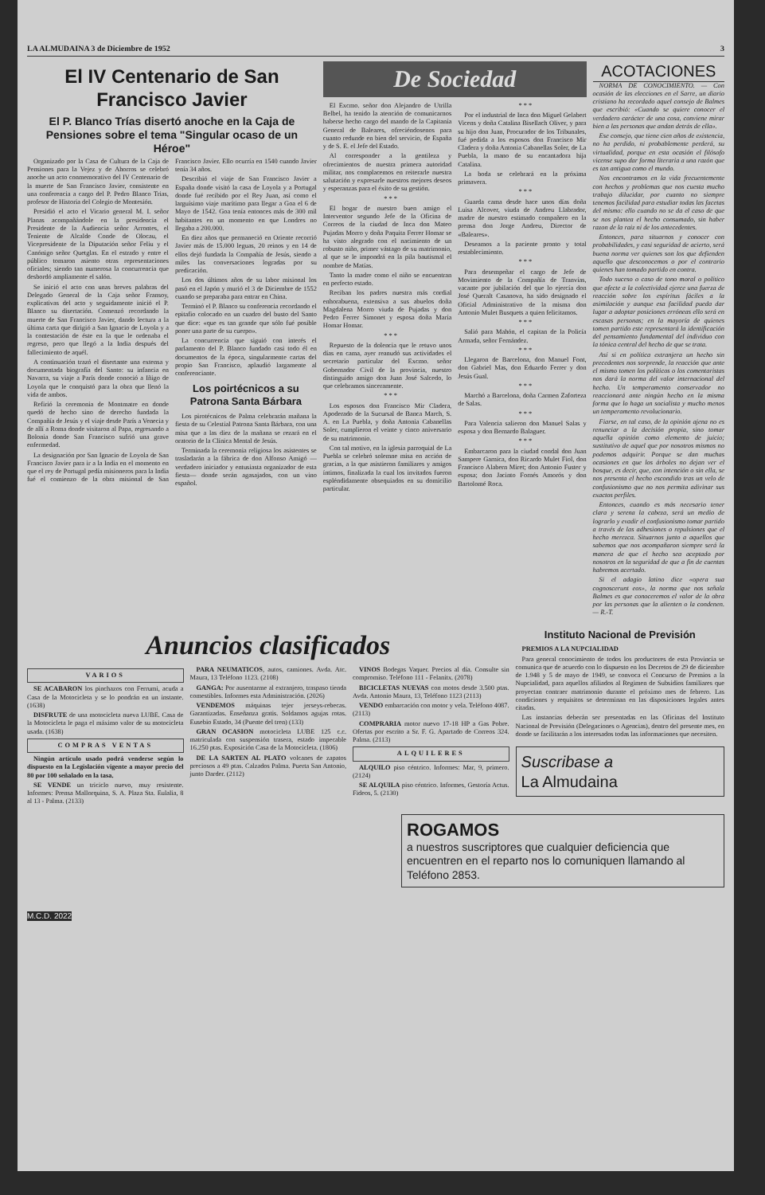LA ALMUDAINA 3 de Diciembre de 1952 3
El IV Centenario de San Francisco Javier
El P. Blanco Trías disertó anoche en la Caja de Pensiones sobre el tema "Singular ocaso de un Héroe"
Organizado por la Casa de Cultura de la Caja de Pensiones para la Vejez y de Ahorros se celebró anoche un acto conmemorativo del IV Centenario de la muerte de San Francisco Javier, consistente en una conferencia a cargo del P. Pedro Blanco Trias, profesor de Historia del Colegio de Montesión.
Presidió el acto el Vicario general M. I. señor Planas acompañándole en la presidencia el Presidente de la Audiencia señor Arrontes, el Teniente de Alcalde Conde de Olocau, el Vicepresidente de la Diputación señor Feliu y el Canónigo señor Quetglas. En el estrado y entre el público tomaron asiento otras representaciones oficiales; siendo tan numerosa la concurrencia que desbordó ampliamente el salón.
Se inició el acto con unas breves palabras del Delegado General de la Caja señor Fransoy, explicativas del acto y seguidamente inició el P. Blanco su disertación. Comenzó recordando la muerte de San Francisco Javier, dando lectura a la última carta que dirigió a San Ignacio de Loyola y a la contestación de éste en la que le ordenaba el regreso, pero que llegó a la India después del fallecimiento de aquél.
A continuación trazó el disertante una extensa y documentada biografía del Santo: su infancia en Navarra, su viaje a París donde conoció a Iñigo de Loyola que le conquistó para la obra que llenó la vida de ambos.
Refirió la ceremonia de Montmatre en donde quedó de hecho sino de derecho fundada la Compañía de Jesús y el viaje desde París a Venecia y de allí a Roma donde visitaron al Papa, regresando a Bolonia donde San Francisco sufrió una grave enfermedad.
La designación por San Ignacio de Loyola de San Francisco Javier para ir a la India en el momento en que el rey de Portugal pedía misioneros para la India fué el comienzo de la obra misional de San Francisco Javier. Ello ocurría en 1540 cuando Javier tenía 34 años.
Describió el viaje de San Francisco Javier a España donde visitó la casa de Loyola y a Portugal donde fué recibido por el Rey Juan, así como el larguísimo viaje marítimo para llegar a Goa el 6 de Mayo de 1542. Goa tenía entonces más de 300 mil habitantes en un momento en que Londres no llegaba a 200.000.
En diez años que permaneció en Oriente recorrió Javier más de 15.000 leguas, 20 reinos y en 14 de ellos dejó fundada la Compañía de Jesús, siendo a miles las conversaciones logradas por su predicación.
Los dos últimos años de su labor misional los pasó en el Japón y murió el 3 de Diciembre de 1552 cuando se preparaba para entrar en China.
Terminó el P. Blanco su conferencia recordando el epitafio colocado en un cuadro del busto del Santo que dice: «que es tan grande que sólo fué posible poner una parte de su cuerpo».
La concurrencia que siguió con interés el parlamento del P. Blanco fundado casi todo él en documentos de la época, singularmente cartas del propio San Francisco, aplaudió largamente al conferenciante.
Los poirtécnicos a su Patrona Santa Bárbara
Los pirotécnicos de Palma celebrarán mañana la fiesta de su Celestial Patrona Santa Bárbara, con una misa que a las diez de la mañana se rezará en el oratorio de la Clínica Mental de Jesús.
Terminada la ceremonia religiosa los asistentes se trasladarán a la fábrica de don Alfonso Amigó —verdadero iniciador y entusiasta organizador de esta fiesta— donde serán agasajados, con un vino español.
De Sociedad
El Excmo. señor don Alejandro de Utrilla Belbel, ha tenido la atención de comunicarnos haberse hecho cargo del mando de la Capitanía General de Baleares, ofreciéndosenos para cuanto redunde en bien del servicio, de España y de S. E. el Jefe del Estado.
Al corresponder a la gentileza y ofrecimientos de nuestra primera autoridad militar, nos complacemos en reiterarle nuestra salutación y expresarle nuestros mejores deseos y esperanzas para el éxito de su gestión.
* * *
El hogar de nuestro buen amigo el Interventor segundo Jefe de la Oficina de Correos de la ciudad de Inca don Mateo Pujadas Morro y doña Paquita Ferrer Homar se ha visto alegrado con el nacimiento de un robusto niño, primer vástago de su matrimonio, al que se le impondrá en la pila bautismal el nombre de Matías.
Tanto la madre como el niño se encuentran en perfecto estado.
Reciban los padres nuestra más cordial enhorabuena, extensiva a sus abuelos doña Magdalena Morro viuda de Pujadas y don Pedro Ferrer Simonet y esposa doña María Homar Homar.
* * *
Repuesto de la dolencia que le retuvo unos días en cama, ayer reanudó sus actividades el secretario particular del Excmo. señor Gobernador Civil de la provincia, nuestro distinguido amigo don Juan José Salcedo, lo que celebramos sinceramente.
* * *
Los esposos don Francisco Mir Cladera, Apoderado de la Sucursal de Banca March, S. A. en La Puebla, y doña Antonia Cabanellas Soler, cumplieron el veinte y cinco aniversario de su matrimonio.
Con tal motivo, en la iglesia parroquial de La Puebla se celebró solemne misa en acción de gracias, a la que asistieron familiares y amigos íntimos, finalizada la cual los invitados fueron espléndidamente obsequiados en su domicilio particular.
* * *
Por el industrial de Inca don Miguel Gelabert Vicens y doña Catalina Bisellach Oliver, y para su hijo don Juan, Procurador de los Tribunales, fué pedida a los esposos don Francisco Mir Cladera y doña Antonia Cabanellas Soler, de La Puebla, la mano de su encantadora hija Catalina.
La boda se celebrará en la próxima primavera.
* * *
Guarda cama desde hace unos días doña Luisa Alcover, viuda de Andreu Llabrador, madre de nuestro estimado compañero en la prensa don Jorge Andreu, Director de «Baleares».
Deseamos a la paciente pronto y total restablecimiento.
* * *
Para desempeñar el cargo de Jefe de Movimiento de la Compañía de Tranvías, vacante por jubilación del que lo ejercía don José Queralt Casanova, ha sido designado el Oficial Administrativo de la misma don Antonio Mulet Busquets a quien felicitamos.
* * *
Salió para Mahón, el capitan de la Policía Armada, señor Fernández.
* * *
Llegaron de Barcelona, don Manuel Font, don Gabriel Mas, don Eduardo Ferrer y don Jesús Gual.
* * *
Marchó a Barcelona, doña Carmen Zaforteza de Salas.
* * *
Para Valencia salieron don Manuel Salas y esposa y don Bernardo Balaguer.
* * *
Embarcaron para la ciudad condal don Juan Sampere Garnica, don Ricardo Mulet Fiol, don Francisco Alabern Miret; don Antonio Fuster y esposa; don Jacinto Fornés Amorós y don Bartolomé Roca.
ACOTACIONES
NORMA DE CONOCIMIENTO. — Con ocasión de las elecciones en el Sarre, un diario cristiano ha recordado aquel consejo de Balmes que escribió: «Cuando se quiere conocer el verdadero carácter de una cosa, conviene mirar bien a las personas que andan detrás de ella».
Ese consejo, que tiene cien años de existencia, no ha perdido, ni probablemente perderá, su virtualidad, porque en esta ocasión el filósofo vicense supo dar forma literaria a una razón que es tan antigua como el mundo.
Nos encontramos en la vida frecuentemente con hechos y problemas que nos cuesta mucho trabajo dilucidar, por cuanto no siempre tenemos facilidad para estudiar todas las facetas del mismo: ello cuando no se da el caso de que se nos plantea el hecho consumado, sin haber razon de la raiz ni de los antecedentes.
Entonces, para situarnos y conocer con probabilidades, y casi seguridad de acierto, será buena norma ver quienes son los que defienden aquello que desconocemos o por el contrario quienes han tomado partido en contra.
Todo suceso o caso de tono moral o político que afecte a la colectividad ejerce una fuerza de reacción sobre los espíritus fáciles a la asimilación y aunque esa facilidad pueda dar lugar a adoptar posiciones erróneas ello será en escasas personas; en la mayoría de quienes tomen partido este representará la identificación del pensamiento fundamental del individuo con la tónica central del hecho de que se trata.
Así si en política extranjera un hecho sin precedentes nos sorprende, la reacción que ante el mismo tomen los políticos o los comentaristas nos dará la norma del valor internacional del hecho. Un temperamento conservador no reaccionará ante ningún hecho en la misma forma que lo haga un socialista y mucho menos un temperamento revolucionario.
Fiarse, en tal caso, de la opinión ajena no es renunciar a la decisión propia, sino tomar aquella opinión como elemento de juicio; sustitutivo de aquel que por nosotros mismos no podemos adquirir. Porque se dan muchas ocasiones en que los árboles no dejan ver el bosque, es decir, que, con intención o sin ella, se nos presenta el hecho escondido tras un velo de confusionismo que no nos permita adivinar sus exactos perfiles.
Entonces, cuando es más necesario tener clara y serena la cabeza, será un medio de lograrlo y evadir el confusionismo tomar partido a través de las adhesiones o repulsiones que el hecho merezca. Situarnos junto a aquellos que sabemos que nos acompañaron siempre será la manera de que el hecho sea aceptado por nosotros en la seguridad de que a fin de cuentas habremos acertado.
Si el adagio latino dice «opera sua cognoscerunt eos», la norma que nos señala Balmes es que conoceremos el valor de la obra por las personas que la alienten o la condenen. — R.-T.
Anuncios clasificados
VARIOS
SE ACABARON los pinchazos con Ferrumi, acuda a Casa de la Motocicleta y se lo pondrán en un instante. (1638)
DISFRUTE de una motocicleta nueva LUBE. Casa de la Motocicleta le paga el máximo valor de su motocicleta usada. (1638)
COMPRAS VENTAS
Ningún artículo usado podrá venderse según lo dispuesto en la Legislación vigente a mayor precio del 80 por 100 señalado en la tasa.
SE VENDE un triciclo nuevo, muy resistente. Informes: Prensa Mallorquina, S. A. Plaza Sta. Eulalia, 8 al 13 - Palma. (2133)
PARA NEUMATICOS, autos, camiones. Avda. Atc. Maura, 13 Teléfono 1123. (2108)
GANGA: Por ausentarme al extranjero, traspaso tienda comestibles. Informes esta Administración. (2026)
VENDEMOS máquinas tejer jerseys-rebecas. Garantizadas. Enseñanza gratis. Soldamos agujas rotas. Eusebio Estado, 34 (Puente del tren) (133)
GRAN OCASION motocicleta LUBE 125 c.c. matriculada con suspensión trasera, estado impecable 16.250 ptas. Exposición Casa de la Motocicleta. (1806)
DE LA SARTEN AL PLATO volcanes de zapatos preciosos a 49 ptas. Calzados Palma. Puerta San Antonio, junto Darder. (2112)
VINOS Bodegas Vaquer. Precios al día. Consulte sin compromiso. Teléfono 111 - Felanitx. (2078)
BICICLETAS NUEVAS con motos desde 3.500 ptas. Avda. Antonio Maura, 13, Teléfono 1123 (2113)
VENDO embarcación con motor y vela. Teléfono 4087. (2113)
COMPRARIA motor nuevo 17-18 HP a Gas Pobre. Ofertas por escrito a Sr. F. G. Apartado de Correos 324. Palma. (2113)
ALQUILERES
ALQUILO piso céntrico. Informes: Mar, 9, primero. (2124)
SE ALQUILA piso céntrico. Informes, Gestoría Actus. Fideos, 5. (2130)
Instituto Nacional de Previsión
PREMIOS A LA NUPCIALIDAD
Para general conocimiento de todos los productores de esta Provincia se comunica que de acuerdo con lo dispuesto en los Decretos de 29 de diciembre de 1.948 y 5 de mayo de 1949, se convoca el Concurso de Premios a la Nupcialidad, para aquellos afiliados al Regimen de Subsidios familiares que proyectan contraer matrimonio durante el próximo mes de febrero. Las condiciones y requisitos se determinan en las disposiciones legales antes citadas.
Las instancias deberán ser presentadas en las Oficinas del Instituto Nacional de Previsión (Delegaciones o Agencias), dentro del presente mes, en donde se facilitarán a los interesados todas las informaciones que necesiten.
Suscribase a
La Almudaina
ROGAMOS
a nuestros suscriptores que cualquier deficiencia que encuentren en el reparto nos lo comuniquen llamando al Teléfono 2853.
M.C.D. 2022